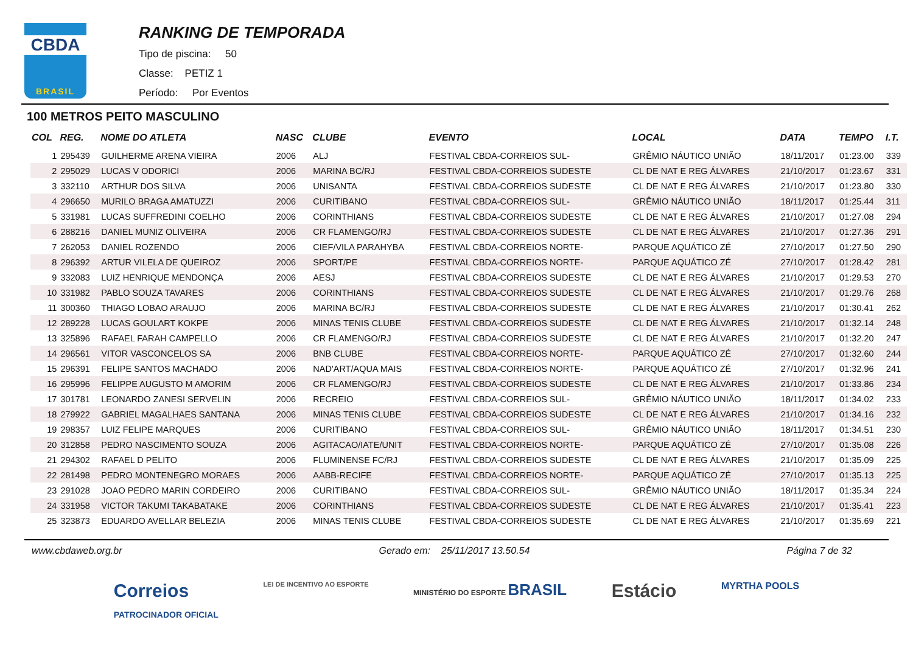CBDA
BRASIL
RANKING DE TEMPORADA
Tipo de piscina: 50
Classe: PETIZ 1
Período: Por Eventos
100 METROS PEITO MASCULINO
| COL | REG. | NOME DO ATLETA | NASC | CLUBE | EVENTO | LOCAL | DATA | TEMPO | I.T. |
| --- | --- | --- | --- | --- | --- | --- | --- | --- | --- |
| 1 | 295439 | GUILHERME ARENA VIEIRA | 2006 | ALJ | FESTIVAL CBDA-CORREIOS SUL- | GRÊMIO NÁUTICO UNIÃO | 18/11/2017 | 01:23.00 | 339 |
| 2 | 295029 | LUCAS V ODORICI | 2006 | MARINA BC/RJ | FESTIVAL CBDA-CORREIOS SUDESTE | CL DE NAT E REG ÁLVARES | 21/10/2017 | 01:23.67 | 331 |
| 3 | 332110 | ARTHUR DOS SILVA | 2006 | UNISANTA | FESTIVAL CBDA-CORREIOS SUDESTE | CL DE NAT E REG ÁLVARES | 21/10/2017 | 01:23.80 | 330 |
| 4 | 296650 | MURILO BRAGA AMATUZZI | 2006 | CURITIBANO | FESTIVAL CBDA-CORREIOS SUL- | GRÊMIO NÁUTICO UNIÃO | 18/11/2017 | 01:25.44 | 311 |
| 5 | 331981 | LUCAS SUFFREDINI COELHO | 2006 | CORINTHIANS | FESTIVAL CBDA-CORREIOS SUDESTE | CL DE NAT E REG ÁLVARES | 21/10/2017 | 01:27.08 | 294 |
| 6 | 288216 | DANIEL MUNIZ OLIVEIRA | 2006 | CR FLAMENGO/RJ | FESTIVAL CBDA-CORREIOS SUDESTE | CL DE NAT E REG ÁLVARES | 21/10/2017 | 01:27.36 | 291 |
| 7 | 262053 | DANIEL ROZENDO | 2006 | CIEF/VILA PARAHYBA | FESTIVAL CBDA-CORREIOS NORTE- | PARQUE AQUÁTICO ZÉ | 27/10/2017 | 01:27.50 | 290 |
| 8 | 296392 | ARTUR VILELA DE QUEIROZ | 2006 | SPORT/PE | FESTIVAL CBDA-CORREIOS NORTE- | PARQUE AQUÁTICO ZÉ | 27/10/2017 | 01:28.42 | 281 |
| 9 | 332083 | LUIZ HENRIQUE MENDONÇA | 2006 | AESJ | FESTIVAL CBDA-CORREIOS SUDESTE | CL DE NAT E REG ÁLVARES | 21/10/2017 | 01:29.53 | 270 |
| 10 | 331982 | PABLO SOUZA TAVARES | 2006 | CORINTHIANS | FESTIVAL CBDA-CORREIOS SUDESTE | CL DE NAT E REG ÁLVARES | 21/10/2017 | 01:29.76 | 268 |
| 11 | 300360 | THIAGO LOBAO ARAUJO | 2006 | MARINA BC/RJ | FESTIVAL CBDA-CORREIOS SUDESTE | CL DE NAT E REG ÁLVARES | 21/10/2017 | 01:30.41 | 262 |
| 12 | 289228 | LUCAS GOULART KOKPE | 2006 | MINAS TENIS CLUBE | FESTIVAL CBDA-CORREIOS SUDESTE | CL DE NAT E REG ÁLVARES | 21/10/2017 | 01:32.14 | 248 |
| 13 | 325896 | RAFAEL FARAH CAMPELLO | 2006 | CR FLAMENGO/RJ | FESTIVAL CBDA-CORREIOS SUDESTE | CL DE NAT E REG ÁLVARES | 21/10/2017 | 01:32.20 | 247 |
| 14 | 296561 | VITOR VASCONCELOS SA | 2006 | BNB CLUBE | FESTIVAL CBDA-CORREIOS NORTE- | PARQUE AQUÁTICO ZÉ | 27/10/2017 | 01:32.60 | 244 |
| 15 | 296391 | FELIPE SANTOS MACHADO | 2006 | NAD'ART/AQUA MAIS | FESTIVAL CBDA-CORREIOS NORTE- | PARQUE AQUÁTICO ZÉ | 27/10/2017 | 01:32.96 | 241 |
| 16 | 295996 | FELIPPE AUGUSTO M AMORIM | 2006 | CR FLAMENGO/RJ | FESTIVAL CBDA-CORREIOS SUDESTE | CL DE NAT E REG ÁLVARES | 21/10/2017 | 01:33.86 | 234 |
| 17 | 301781 | LEONARDO ZANESI SERVELIN | 2006 | RECREIO | FESTIVAL CBDA-CORREIOS SUL- | GRÊMIO NÁUTICO UNIÃO | 18/11/2017 | 01:34.02 | 233 |
| 18 | 279922 | GABRIEL MAGALHAES SANTANA | 2006 | MINAS TENIS CLUBE | FESTIVAL CBDA-CORREIOS SUDESTE | CL DE NAT E REG ÁLVARES | 21/10/2017 | 01:34.16 | 232 |
| 19 | 298357 | LUIZ FELIPE MARQUES | 2006 | CURITIBANO | FESTIVAL CBDA-CORREIOS SUL- | GRÊMIO NÁUTICO UNIÃO | 18/11/2017 | 01:34.51 | 230 |
| 20 | 312858 | PEDRO NASCIMENTO SOUZA | 2006 | AGITACAO/IATE/UNIT | FESTIVAL CBDA-CORREIOS NORTE- | PARQUE AQUÁTICO ZÉ | 27/10/2017 | 01:35.08 | 226 |
| 21 | 294302 | RAFAEL D PELITO | 2006 | FLUMINENSE FC/RJ | FESTIVAL CBDA-CORREIOS SUDESTE | CL DE NAT E REG ÁLVARES | 21/10/2017 | 01:35.09 | 225 |
| 22 | 281498 | PEDRO MONTENEGRO MORAES | 2006 | AABB-RECIFE | FESTIVAL CBDA-CORREIOS NORTE- | PARQUE AQUÁTICO ZÉ | 27/10/2017 | 01:35.13 | 225 |
| 23 | 291028 | JOAO PEDRO MARIN CORDEIRO | 2006 | CURITIBANO | FESTIVAL CBDA-CORREIOS SUL- | GRÊMIO NÁUTICO UNIÃO | 18/11/2017 | 01:35.34 | 224 |
| 24 | 331958 | VICTOR TAKUMI TAKABATAKE | 2006 | CORINTHIANS | FESTIVAL CBDA-CORREIOS SUDESTE | CL DE NAT E REG ÁLVARES | 21/10/2017 | 01:35.41 | 223 |
| 25 | 323873 | EDUARDO AVELLAR BELEZIA | 2006 | MINAS TENIS CLUBE | FESTIVAL CBDA-CORREIOS SUDESTE | CL DE NAT E REG ÁLVARES | 21/10/2017 | 01:35.69 | 221 |
www.cbdaweb.org.br Gerado em: 25/11/2017 13.50.54 Página 7 de 32
Correios
PATROCINADOR OFICIAL LEI DE INCENTIVO AO ESPORTE MINISTÉRIO DO ESPORTE BRASIL Estácio MYRTHA POOLS